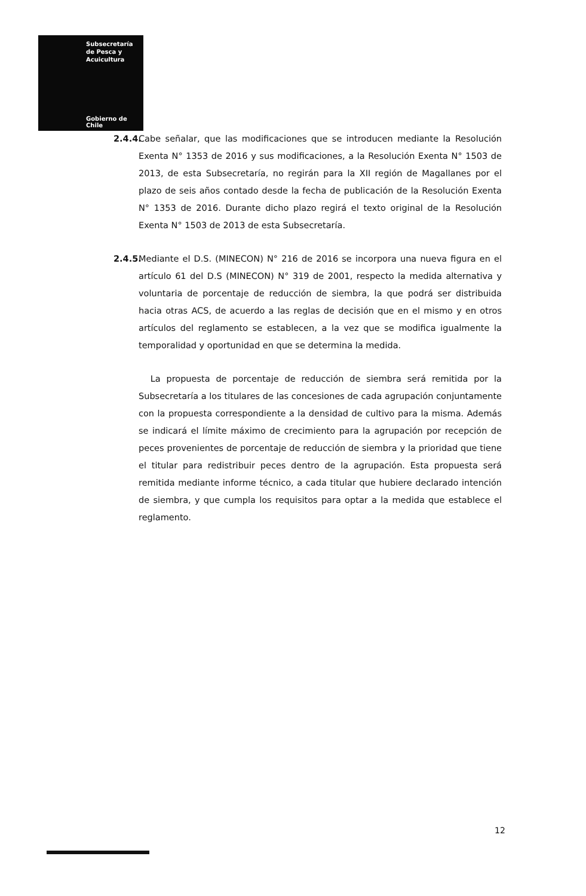Subsecretaría
de Pesca y
Acuicultura
Gobierno de Chile
2.4.4.
Cabe señalar, que las modificaciones que se introducen mediante la Resolución Exenta N° 1353 de 2016 y sus modificaciones, a la Resolución Exenta N° 1503 de 2013, de esta Subsecretaría, no regirán para la XII región de Magallanes por el plazo de seis años contado desde la fecha de publicación de la Resolución Exenta N° 1353 de 2016. Durante dicho plazo regirá el texto original de la Resolución Exenta N° 1503 de 2013 de esta Subsecretaría.
2.4.5.
Mediante el D.S. (MINECON) N° 216 de 2016 se incorpora una nueva figura en el artículo 61 del D.S (MINECON) N° 319 de 2001, respecto la medida alternativa y voluntaria de porcentaje de reducción de siembra, la que podrá ser distribuida hacia otras ACS, de acuerdo a las reglas de decisión que en el mismo y en otros artículos del reglamento se establecen, a la vez que se modifica igualmente la temporalidad y oportunidad en que se determina la medida.
La propuesta de porcentaje de reducción de siembra será remitida por la Subsecretaría a los titulares de las concesiones de cada agrupación conjuntamente con la propuesta correspondiente a la densidad de cultivo para la misma. Además se indicará el límite máximo de crecimiento para la agrupación por recepción de peces provenientes de porcentaje de reducción de siembra y la prioridad que tiene el titular para redistribuir peces dentro de la agrupación. Esta propuesta será remitida mediante informe técnico, a cada titular que hubiere declarado intención de siembra, y que cumpla los requisitos para optar a la medida que establece el reglamento.
12